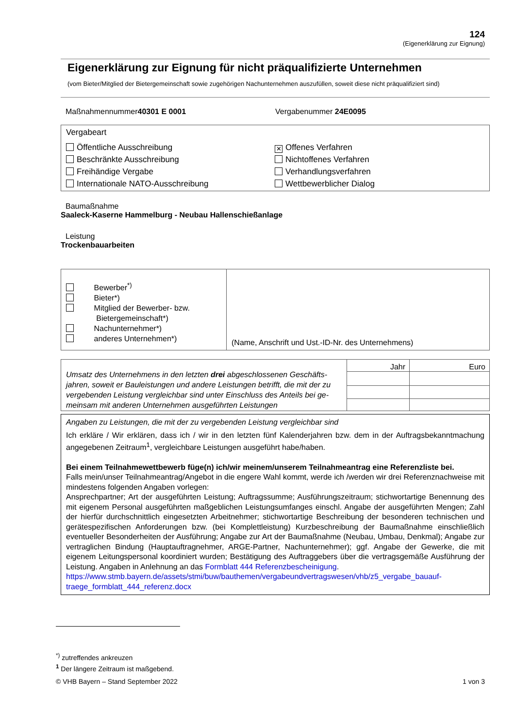124
(Eigenerklärung zur Eignung)
Eigenerklärung zur Eignung für nicht präqualifizierte Unternehmen
(vom Bieter/Mitglied der Bietergemeinschaft sowie zugehörigen Nachunternehmen auszufüllen, soweit diese nicht präqualifiziert sind)
Maßnahmennummer40301 E 0001 Vergabenummer 24E0095
Vergabeart
Öffentliche Ausschreibung
Beschränkte Ausschreibung
Freihändige Vergabe
Internationale NATO-Ausschreibung
✕ Offenes Verfahren
Nichtoffenes Verfahren
Verhandlungsverfahren
Wettbewerblicher Dialog
Baumaßnahme
Saaleck-Kaserne Hammelburg - Neubau Hallenschießanlage
Leistung
Trockenbauarbeiten
| Bewerber<sup>*)</sup> Bieter*) Mitglied der Bewerber- bzw. Bietergemeinschaft*) Nachunternehmer*) anderes Unternehmen*) | (Name, Anschrift und Ust.-ID-Nr. des Unternehmens) |
| Umsatz des Unternehmens in den letzten drei abgeschlossenen Geschäfts­jahren, soweit er Bauleistungen und andere Leistungen betrifft, die mit der zu vergebenden Leistung vergleichbar sind unter Einschluss des Anteils bei ge­meinsam mit anderen Unternehmen ausgeführten Leistungen | Jahr | Euro |
Angaben zu Leistungen, die mit der zu vergebenden Leistung vergleichbar sind
Ich erkläre / Wir erklären, dass ich / wir in den letzten fünf Kalenderjahren bzw. dem in der Auftragsbekannt­machung angegebenen Zeitraum<sup>1</sup>, vergleichbare Leistungen ausgeführt habe/haben.
Bei einem Teilnahmewettbewerb füge(n) ich/wir meinem/unserem Teilnahmeantrag eine Referenzliste bei.
Falls mein/unser Teilnahmeantrag/Angebot in die engere Wahl kommt, werde ich /werden wir drei Referenz­nachweise mit mindestens folgenden Angaben vorlegen:
Ansprechpartner; Art der ausgeführten Leistung; Auftragssumme; Ausführungszeitraum; stichwortartige Be­nennung des mit eigenem Personal ausgeführten maßgeblichen Leistungsumfanges einschl. Angabe der aus­geführten Mengen; Zahl der hierfür durchschnittlich eingesetzten Arbeitnehmer; stichwortartige Beschreibung der besonderen technischen und gerätespezifischen Anforderungen bzw. (bei Komplettleistung) Kurzbeschrei­bung der Baumaßnahme einschließlich eventueller Besonderheiten der Ausführung; Angabe zur Art der Bau­maßnahme (Neubau, Umbau, Denkmal); Angabe zur vertraglichen Bindung (Hauptauftragnehmer, ARGE-Partner, Nachunternehmer); ggf. Angabe der Gewerke, die mit eigenem Leitungspersonal koordiniert wurden; Bestätigung des Auftraggebers über die vertragsgemäße Ausführung der Leistung. Angaben in Anlehnung an das Formblatt 444 Referenzbescheinigung.
https://www.stmb.bayern.de/assets/stmi/buw/bauthemen/vergabeundvertragswesen/vhb/z5_vergabe_bauauf­traege_formblatt_444_referenz.docx
<sup>*)</sup> zutreffendes ankreuzen
<sup>1</sup> Der längere Zeitraum ist maßgebend.
© VHB Bayern – Stand September 2022 1 von 3